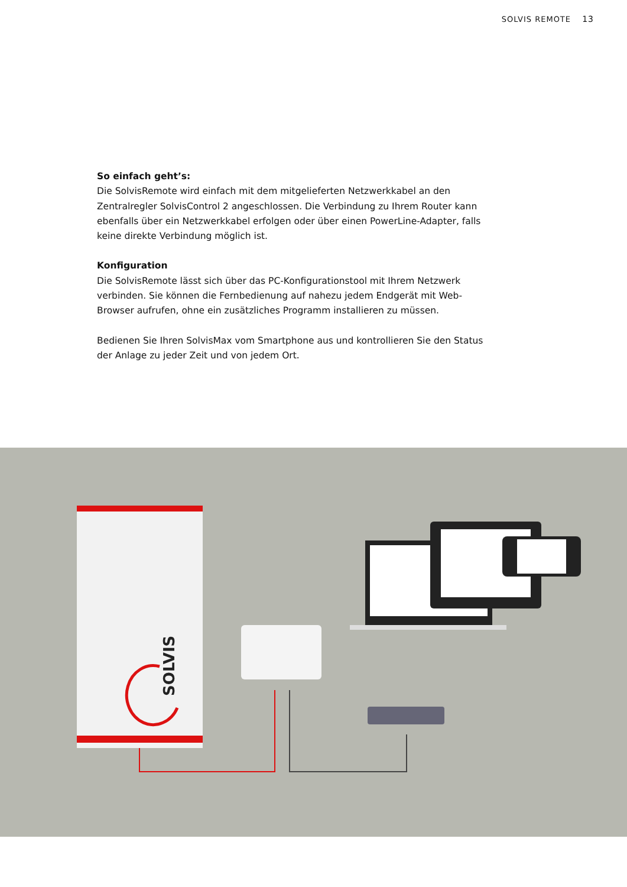SOLVIS REMOTE 13
So einfach geht’s:
Die SolvisRemote wird einfach mit dem mitgelieferten Netzwerkkabel an den Zentralregler SolvisControl 2 angeschlossen. Die Verbindung zu Ihrem Router kann ebenfalls über ein Netzwerkkabel erfolgen oder über einen PowerLine-Adapter, falls keine direkte Verbindung möglich ist.
Konfiguration
Die SolvisRemote lässt sich über das PC-Konfigurationstool mit Ihrem Netzwerk verbinden. Sie können die Fernbedienung auf nahezu jedem Endgerät mit Web-Browser aufrufen, ohne ein zusätzliches Programm installieren zu müssen.
Bedienen Sie Ihren SolvisMax vom Smartphone aus und kontrollieren Sie den Status der Anlage zu jeder Zeit und von jedem Ort.
SOLVIS